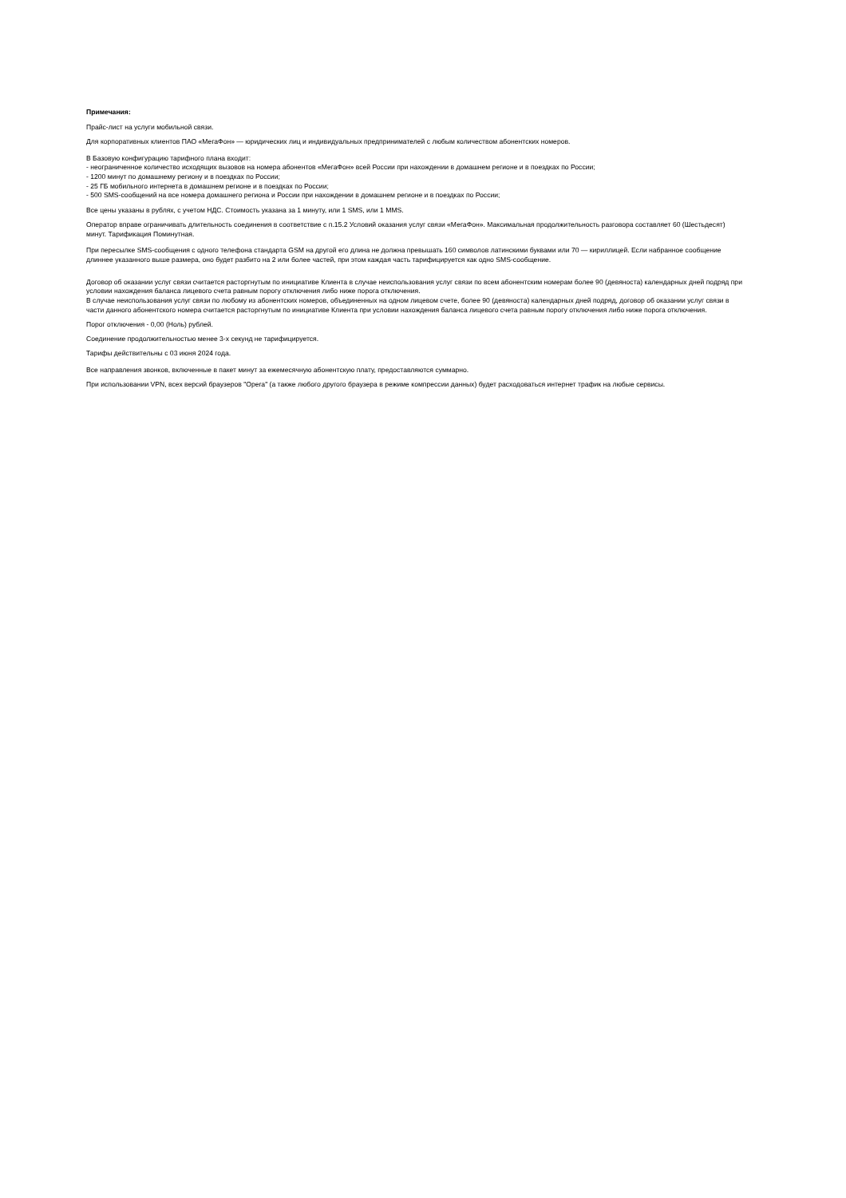Примечания:
Прайс-лист на услуги мобильной связи.
Для корпоративных клиентов ПАО «МегаФон» — юридических лиц и индивидуальных предпринимателей с любым количеством абонентских номеров.
В Базовую конфигурацию тарифного плана входит:
- неограниченное количество исходящих вызовов на номера абонентов «МегаФон» всей России при нахождении в домашнем регионе и в поездках по России;
- 1200 минут по домашнему региону и в поездках по России;
- 25 ГБ мобильного интернета в домашнем регионе и в поездках по России;
- 500 SMS-сообщений на все номера домашнего региона и России при нахождении в домашнем регионе и в поездках по России;
Все цены указаны в рублях, с учетом НДС. Стоимость указана за 1 минуту, или 1 SMS, или 1 MMS.
Оператор вправе ограничивать длительность соединения в соответствие с п.15.2 Условий оказания услуг связи «МегаФон». Максимальная продолжительность разговора составляет 60 (Шестьдесят) минут. Тарификация Поминутная.
При пересылке SMS-сообщения с одного телефона стандарта GSM на другой его длина не должна превышать 160 символов латинскими буквами или 70 — кириллицей. Если набранное сообщение длиннее указанного выше размера, оно будет разбито на 2 или более частей, при этом каждая часть тарифицируется как одно SMS-сообщение.
Договор об оказании услуг связи считается расторгнутым по инициативе Клиента в случае неиспользования услуг связи по всем абонентским номерам более 90 (девяноста) календарных дней подряд при условии нахождения баланса лицевого счета равным порогу отключения либо ниже порога отключения.
В случае неиспользования услуг связи по любому из абонентских номеров, объединенных на одном лицевом счете, более 90 (девяноста) календарных дней подряд, договор об оказании услуг связи в части данного абонентского номера считается расторгнутым по инициативе Клиента при условии нахождения баланса лицевого счета равным порогу отключения либо ниже порога отключения.
Порог отключения - 0,00 (Ноль) рублей.
Соединение продолжительностью менее 3-х секунд не тарифицируется.
Тарифы действительны с 03 июня 2024 года.
Все направления звонков, включенные в пакет минут за ежемесячную абонентскую плату, предоставляются суммарно.
При использовании VPN, всех версий браузеров "Opera" (а также любого другого браузера в режиме компрессии данных) будет расходоваться интернет трафик на любые сервисы.